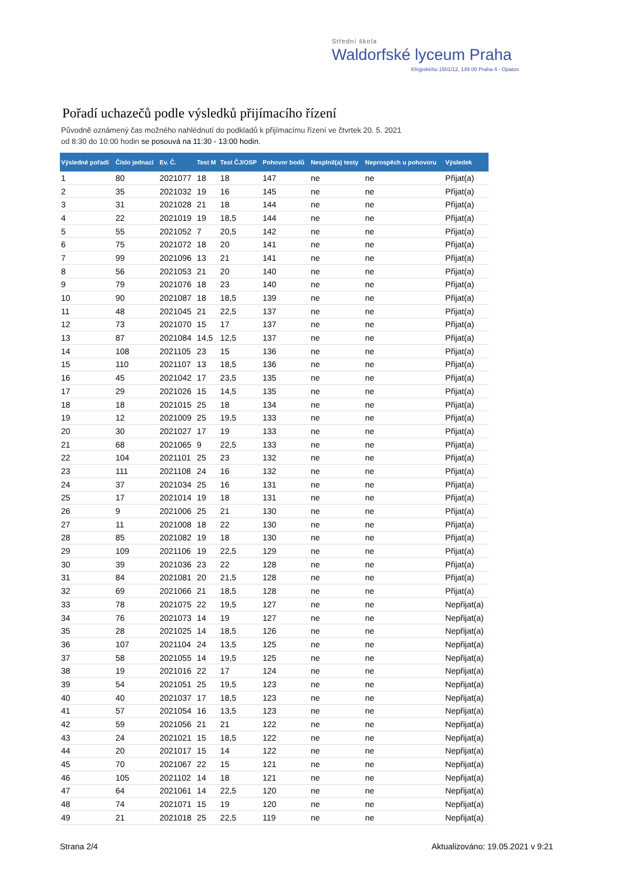Střední škola
Waldorfské lyceum Praha
Křejpského 1501/12, 149 00 Praha 4 - Opatov
Pořadí uchazečů podle výsledků přijímacího řízení
Původně oznámený čas možného nahlédnutí do podkladů k přijímacímu řízení ve čtvrtek 20. 5. 2021
od 8:30 do 10:00 hodin se posouvá na 11:30 - 13:00 hodin.
| Výsledné pořadí | Číslo jednací | Ev. Č. | Test M | Test ČJ/OSP | Pohovor bodů | Nesplnil(a) testy | Neprospěch u pohovoru | Výsledek |
| --- | --- | --- | --- | --- | --- | --- | --- | --- |
| 1 | 80 | 2021077 | 18 | 18 | 147 | ne | ne | Přijat(a) |
| 2 | 35 | 2021032 | 19 | 16 | 145 | ne | ne | Přijat(a) |
| 3 | 31 | 2021028 | 21 | 18 | 144 | ne | ne | Přijat(a) |
| 4 | 22 | 2021019 | 19 | 18,5 | 144 | ne | ne | Přijat(a) |
| 5 | 55 | 2021052 | 7 | 20,5 | 142 | ne | ne | Přijat(a) |
| 6 | 75 | 2021072 | 18 | 20 | 141 | ne | ne | Přijat(a) |
| 7 | 99 | 2021096 | 13 | 21 | 141 | ne | ne | Přijat(a) |
| 8 | 56 | 2021053 | 21 | 20 | 140 | ne | ne | Přijat(a) |
| 9 | 79 | 2021076 | 18 | 23 | 140 | ne | ne | Přijat(a) |
| 10 | 90 | 2021087 | 18 | 18,5 | 139 | ne | ne | Přijat(a) |
| 11 | 48 | 2021045 | 21 | 22,5 | 137 | ne | ne | Přijat(a) |
| 12 | 73 | 2021070 | 15 | 17 | 137 | ne | ne | Přijat(a) |
| 13 | 87 | 2021084 | 14,5 | 12,5 | 137 | ne | ne | Přijat(a) |
| 14 | 108 | 2021105 | 23 | 15 | 136 | ne | ne | Přijat(a) |
| 15 | 110 | 2021107 | 13 | 18,5 | 136 | ne | ne | Přijat(a) |
| 16 | 45 | 2021042 | 17 | 23,5 | 135 | ne | ne | Přijat(a) |
| 17 | 29 | 2021026 | 15 | 14,5 | 135 | ne | ne | Přijat(a) |
| 18 | 18 | 2021015 | 25 | 18 | 134 | ne | ne | Přijat(a) |
| 19 | 12 | 2021009 | 25 | 19,5 | 133 | ne | ne | Přijat(a) |
| 20 | 30 | 2021027 | 17 | 19 | 133 | ne | ne | Přijat(a) |
| 21 | 68 | 2021065 | 9 | 22,5 | 133 | ne | ne | Přijat(a) |
| 22 | 104 | 2021101 | 25 | 23 | 132 | ne | ne | Přijat(a) |
| 23 | 111 | 2021108 | 24 | 16 | 132 | ne | ne | Přijat(a) |
| 24 | 37 | 2021034 | 25 | 16 | 131 | ne | ne | Přijat(a) |
| 25 | 17 | 2021014 | 19 | 18 | 131 | ne | ne | Přijat(a) |
| 26 | 9 | 2021006 | 25 | 21 | 130 | ne | ne | Přijat(a) |
| 27 | 11 | 2021008 | 18 | 22 | 130 | ne | ne | Přijat(a) |
| 28 | 85 | 2021082 | 19 | 18 | 130 | ne | ne | Přijat(a) |
| 29 | 109 | 2021106 | 19 | 22,5 | 129 | ne | ne | Přijat(a) |
| 30 | 39 | 2021036 | 23 | 22 | 128 | ne | ne | Přijat(a) |
| 31 | 84 | 2021081 | 20 | 21,5 | 128 | ne | ne | Přijat(a) |
| 32 | 69 | 2021066 | 21 | 18,5 | 128 | ne | ne | Přijat(a) |
| 33 | 78 | 2021075 | 22 | 19,5 | 127 | ne | ne | Nepřijat(a) |
| 34 | 76 | 2021073 | 14 | 19 | 127 | ne | ne | Nepřijat(a) |
| 35 | 28 | 2021025 | 14 | 18,5 | 126 | ne | ne | Nepřijat(a) |
| 36 | 107 | 2021104 | 24 | 13,5 | 125 | ne | ne | Nepřijat(a) |
| 37 | 58 | 2021055 | 14 | 19,5 | 125 | ne | ne | Nepřijat(a) |
| 38 | 19 | 2021016 | 22 | 17 | 124 | ne | ne | Nepřijat(a) |
| 39 | 54 | 2021051 | 25 | 19,5 | 123 | ne | ne | Nepřijat(a) |
| 40 | 40 | 2021037 | 17 | 18,5 | 123 | ne | ne | Nepřijat(a) |
| 41 | 57 | 2021054 | 16 | 13,5 | 123 | ne | ne | Nepřijat(a) |
| 42 | 59 | 2021056 | 21 | 21 | 122 | ne | ne | Nepřijat(a) |
| 43 | 24 | 2021021 | 15 | 18,5 | 122 | ne | ne | Nepřijat(a) |
| 44 | 20 | 2021017 | 15 | 14 | 122 | ne | ne | Nepřijat(a) |
| 45 | 70 | 2021067 | 22 | 15 | 121 | ne | ne | Nepřijat(a) |
| 46 | 105 | 2021102 | 14 | 18 | 121 | ne | ne | Nepřijat(a) |
| 47 | 64 | 2021061 | 14 | 22,5 | 120 | ne | ne | Nepřijat(a) |
| 48 | 74 | 2021071 | 15 | 19 | 120 | ne | ne | Nepřijat(a) |
| 49 | 21 | 2021018 | 25 | 22,5 | 119 | ne | ne | Nepřijat(a) |
Strana 2/4
Aktualizováno: 19.05.2021 v 9:21